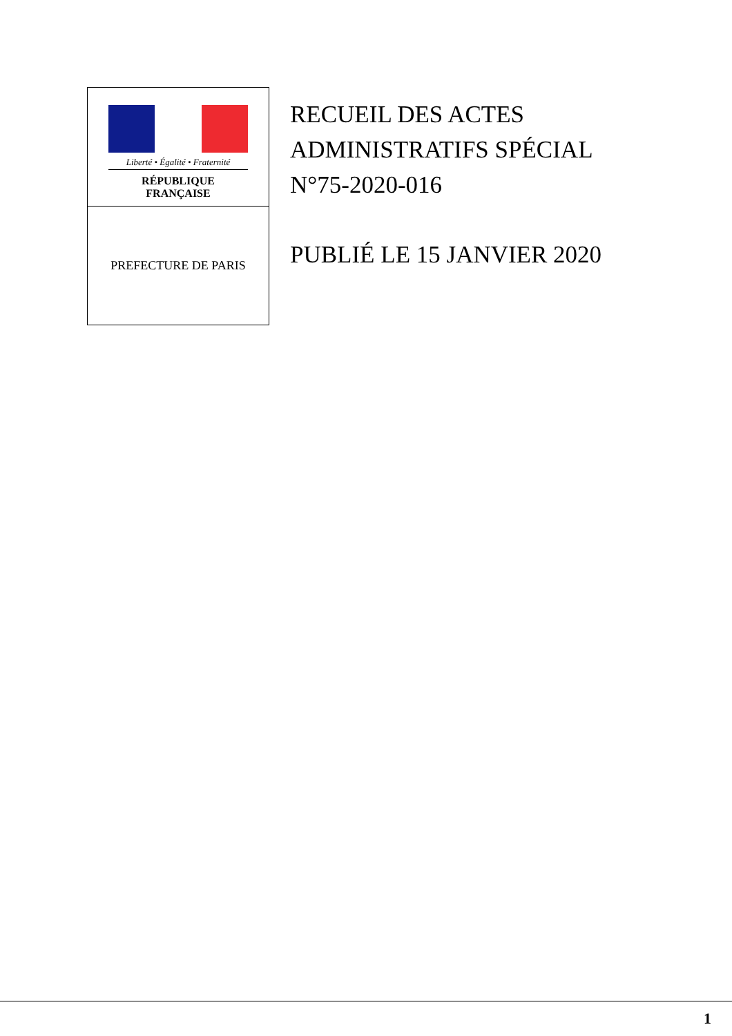Liberté • Égalité • Fraternité
RÉPUBLIQUE FRANÇAISE
PREFECTURE DE PARIS
RECUEIL DES ACTES
ADMINISTRATIFS SPÉCIAL
N°75-2020-016
PUBLIÉ LE 15 JANVIER 2020
1